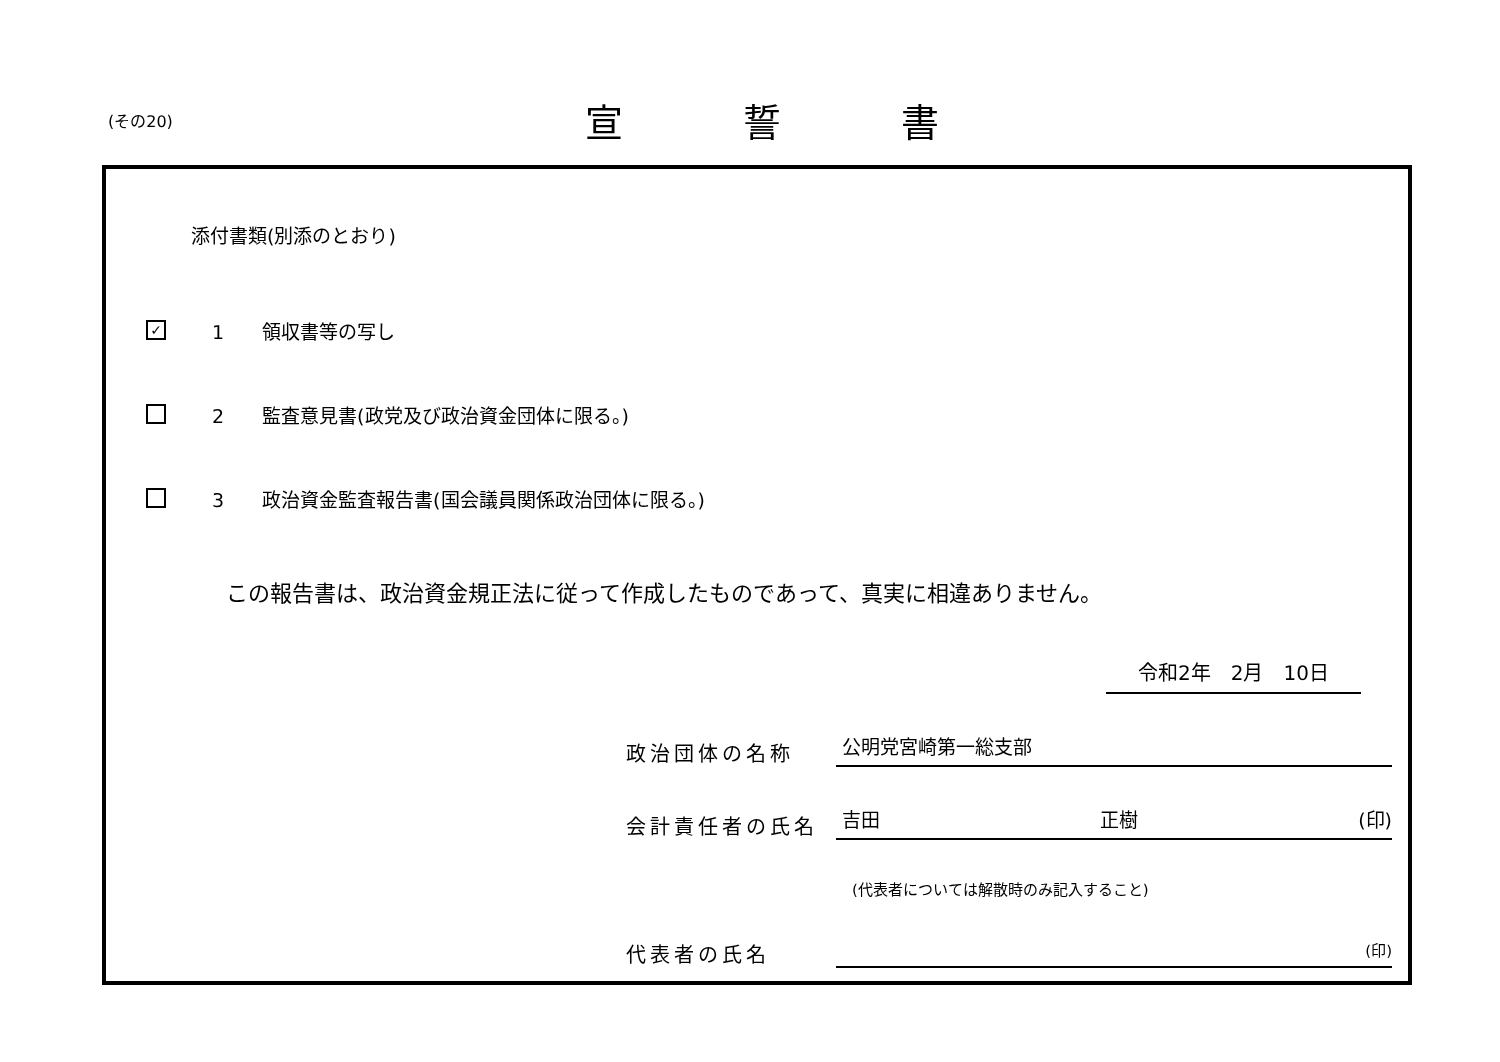(その20) 宣誓書
添付書類(別添のとおり)
✓
1　　領収書等の写し
2　　監査意見書(政党及び政治資金団体に限る。)
3　　政治資金監査報告書(国会議員関係政治団体に限る。)
この報告書は、政治資金規正法に従って作成したものであって、真実に相違ありません。
令和2年　2月　10日
政治団体の名称
公明党宮崎第一総支部
会計責任者の氏名
吉田 正樹 (印)
代表者の氏名
(代表者については解散時のみ記入すること)
(印)